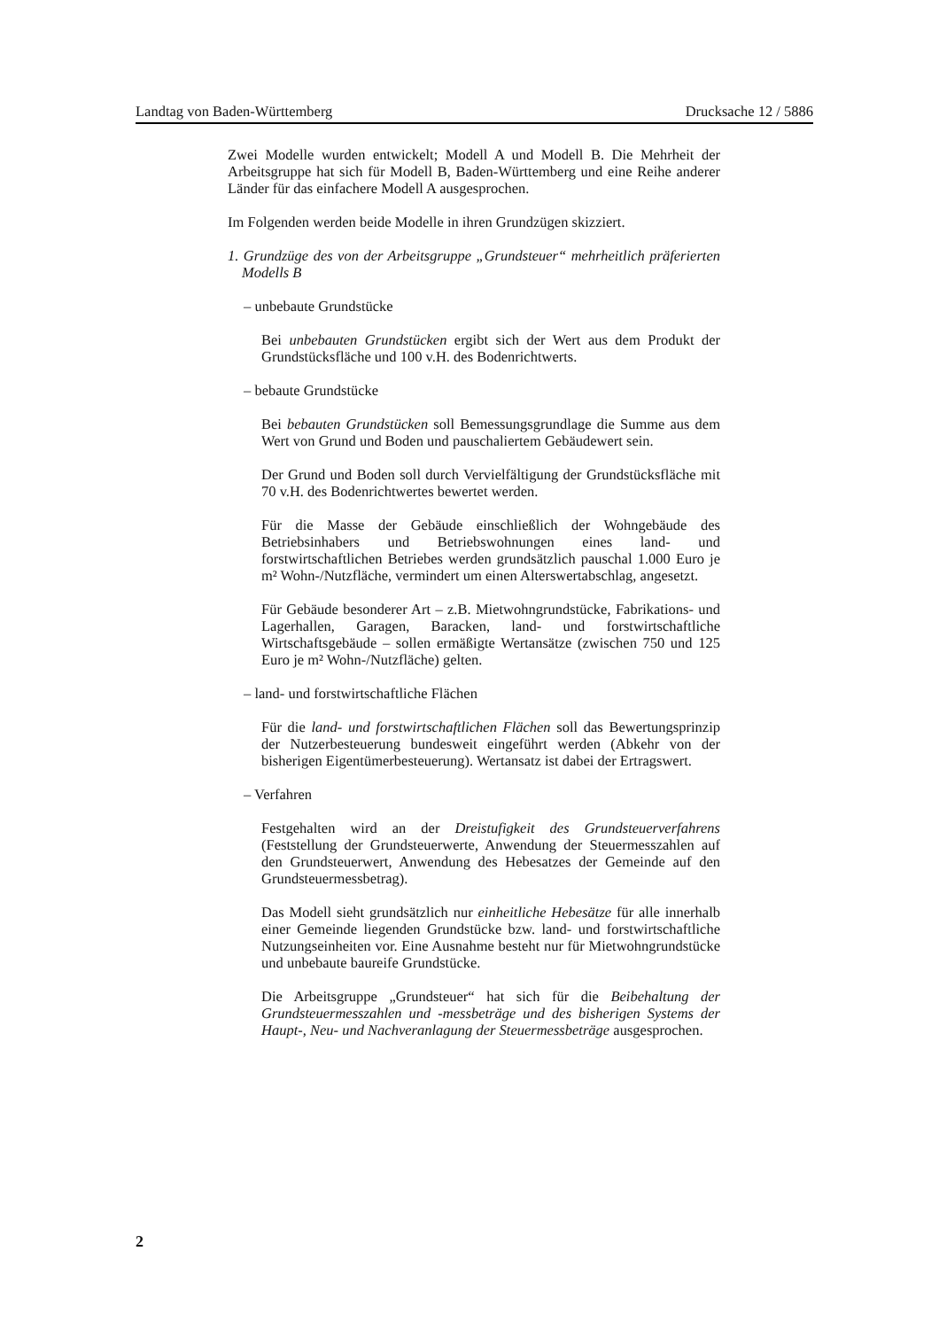Landtag von Baden-Württemberg Drucksache 12 / 5886
Zwei Modelle wurden entwickelt; Modell A und Modell B. Die Mehrheit der Arbeitsgruppe hat sich für Modell B, Baden-Württemberg und eine Reihe anderer Länder für das einfachere Modell A ausgesprochen.
Im Folgenden werden beide Modelle in ihren Grundzügen skizziert.
1. Grundzüge des von der Arbeitsgruppe „Grundsteuer“ mehrheitlich präferierten Modells B
– unbebaute Grundstücke
Bei unbebauten Grundstücken ergibt sich der Wert aus dem Produkt der Grundstücksfläche und 100 v.H. des Bodenrichtwerts.
– bebaute Grundstücke
Bei bebauten Grundstücken soll Bemessungsgrundlage die Summe aus dem Wert von Grund und Boden und pauschaliertem Gebäudewert sein.
Der Grund und Boden soll durch Vervielfältigung der Grundstücksfläche mit 70 v.H. des Bodenrichtwertes bewertet werden.
Für die Masse der Gebäude einschließlich der Wohngebäude des Betriebsinhabers und Betriebswohnungen eines land- und forstwirtschaftlichen Betriebes werden grundsätzlich pauschal 1.000 Euro je m² Wohn-/Nutzfläche, vermindert um einen Alterswertabschlag, angesetzt.
Für Gebäude besonderer Art – z.B. Mietwohngrundstücke, Fabrikations- und Lagerhallen, Garagen, Baracken, land- und forstwirtschaftliche Wirtschaftsgebäude – sollen ermäßigte Wertansätze (zwischen 750 und 125 Euro je m² Wohn-/Nutzfläche) gelten.
– land- und forstwirtschaftliche Flächen
Für die land- und forstwirtschaftlichen Flächen soll das Bewertungsprinzip der Nutzerbesteuerung bundesweit eingeführt werden (Abkehr von der bisherigen Eigentümerbesteuerung). Wertansatz ist dabei der Ertragswert.
– Verfahren
Festgehalten wird an der Dreistufigkeit des Grundsteuerverfahrens (Feststellung der Grundsteuerwerte, Anwendung der Steuermesszahlen auf den Grundsteuerwert, Anwendung des Hebesatzes der Gemeinde auf den Grundsteuermessbetrag).
Das Modell sieht grundsätzlich nur einheitliche Hebesätze für alle innerhalb einer Gemeinde liegenden Grundstücke bzw. land- und forstwirtschaftliche Nutzungseinheiten vor. Eine Ausnahme besteht nur für Mietwohngrundstücke und unbebaute baureife Grundstücke.
Die Arbeitsgruppe „Grundsteuer“ hat sich für die Beibehaltung der Grundsteuermesszahlen und -messbeträge und des bisherigen Systems der Haupt-, Neu- und Nachveranlagung der Steuermessbeträge ausgesprochen.
2